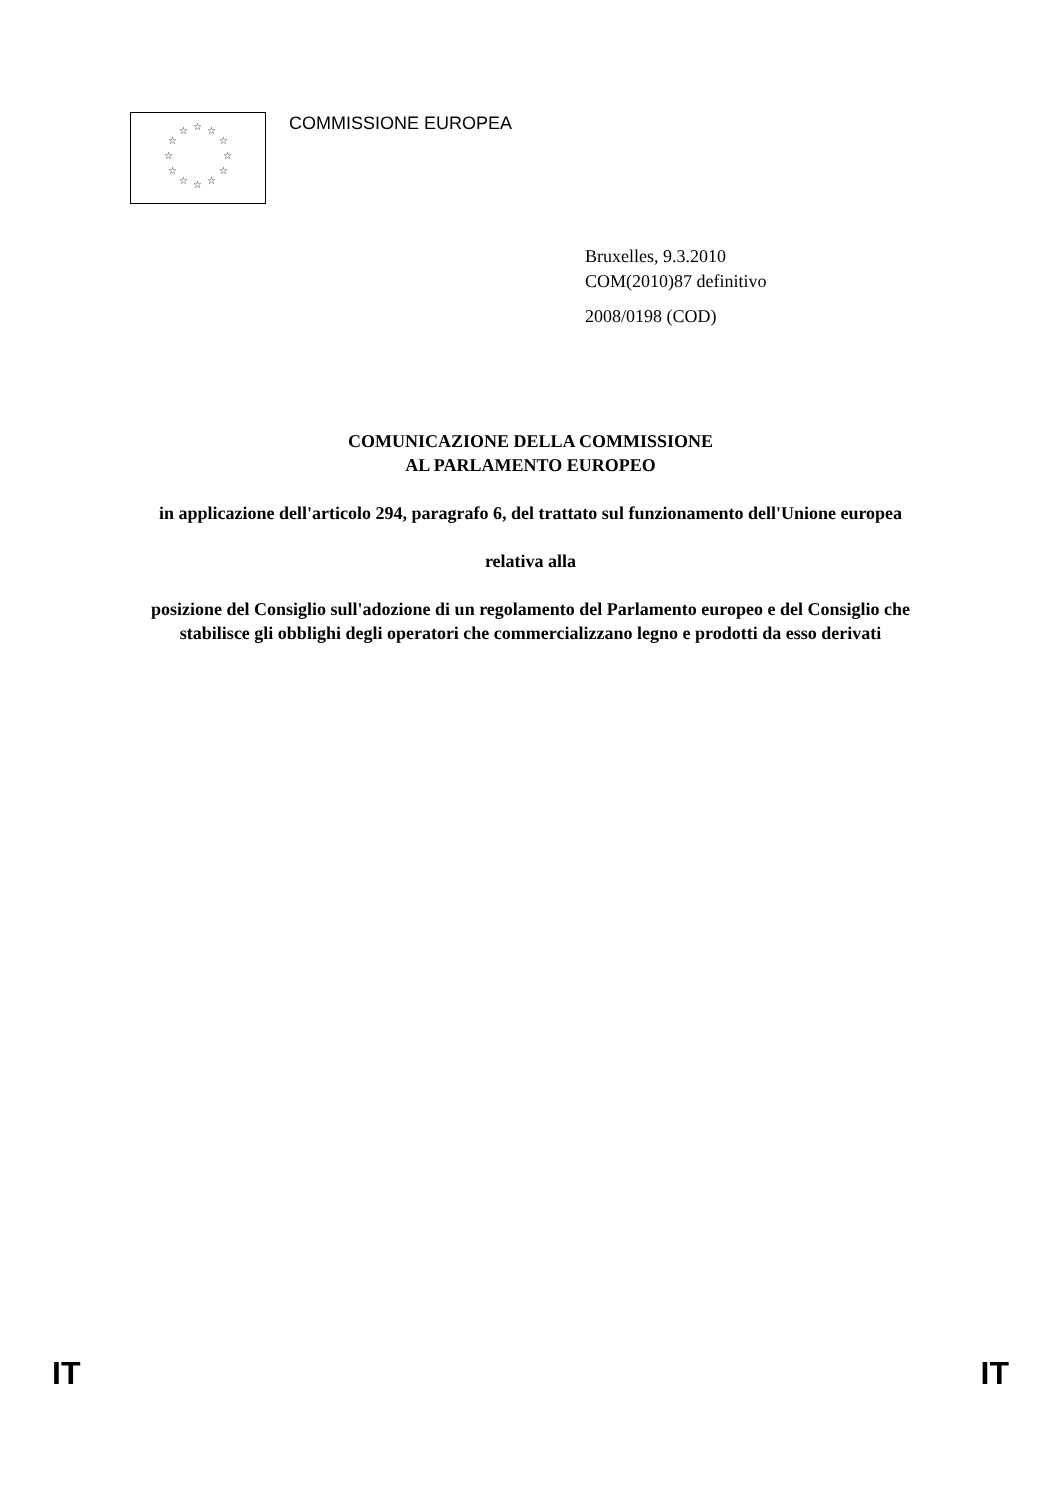☆ ☆ ☆
☆ ☆
☆ ☆
☆ ☆
☆ ☆ ☆
COMMISSIONE EUROPEA
Bruxelles, 9.3.2010
COM(2010)87 definitivo
2008/0198 (COD)
COMUNICAZIONE DELLA COMMISSIONE
AL PARLAMENTO EUROPEO
in applicazione dell'articolo 294, paragrafo 6, del trattato sul funzionamento dell'Unione europea
relativa alla
posizione del Consiglio sull'adozione di un regolamento del Parlamento europeo e del Consiglio che stabilisce gli obblighi degli operatori che commercializzano legno e prodotti da esso derivati
IT IT